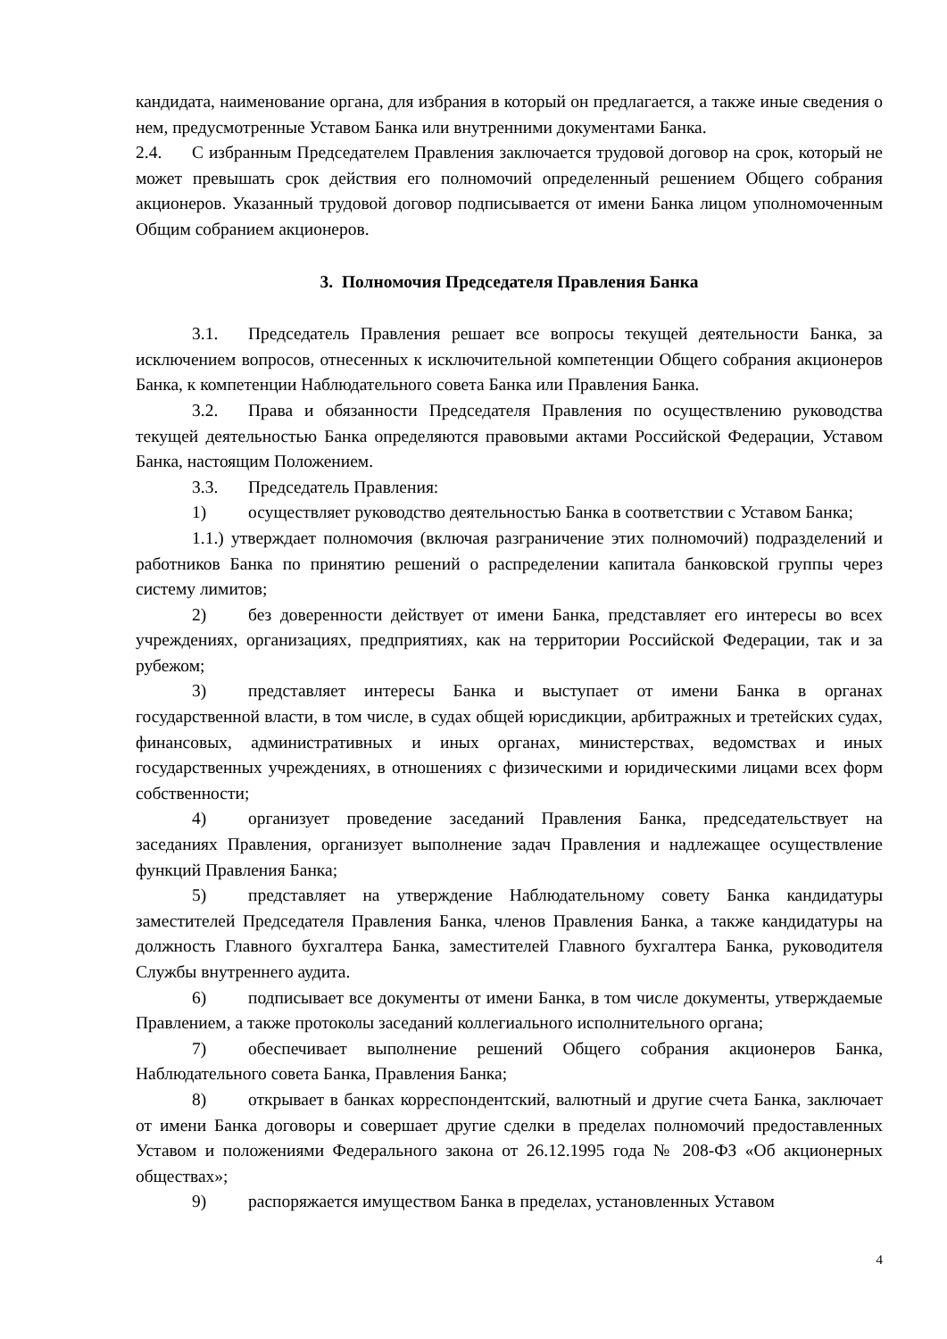кандидата, наименование органа, для избрания в который он предлагается, а также иные сведения о нем, предусмотренные Уставом Банка или внутренними документами Банка.
2.4. С избранным Председателем Правления заключается трудовой договор на срок, который не может превышать срок действия его полномочий определенный решением Общего собрания акционеров. Указанный трудовой договор подписывается от имени Банка лицом уполномоченным Общим собранием акционеров.
3. Полномочия Председателя Правления Банка
3.1. Председатель Правления решает все вопросы текущей деятельности Банка, за исключением вопросов, отнесенных к исключительной компетенции Общего собрания акционеров Банка, к компетенции Наблюдательного совета Банка или Правления Банка.
3.2. Права и обязанности Председателя Правления по осуществлению руководства текущей деятельностью Банка определяются правовыми актами Российской Федерации, Уставом Банка, настоящим Положением.
3.3. Председатель Правления:
1) осуществляет руководство деятельностью Банка в соответствии с Уставом Банка;
1.1.) утверждает полномочия (включая разграничение этих полномочий) подразделений и работников Банка по принятию решений о распределении капитала банковской группы через систему лимитов;
2) без доверенности действует от имени Банка, представляет его интересы во всех учреждениях, организациях, предприятиях, как на территории Российской Федерации, так и за рубежом;
3) представляет интересы Банка и выступает от имени Банка в органах государственной власти, в том числе, в судах общей юрисдикции, арбитражных и третейских судах, финансовых, административных и иных органах, министерствах, ведомствах и иных государственных учреждениях, в отношениях с физическими и юридическими лицами всех форм собственности;
4) организует проведение заседаний Правления Банка, председательствует на заседаниях Правления, организует выполнение задач Правления и надлежащее осуществление функций Правления Банка;
5) представляет на утверждение Наблюдательному совету Банка кандидатуры заместителей Председателя Правления Банка, членов Правления Банка, а также кандидатуры на должность Главного бухгалтера Банка, заместителей Главного бухгалтера Банка, руководителя Службы внутреннего аудита.
6) подписывает все документы от имени Банка, в том числе документы, утверждаемые Правлением, а также протоколы заседаний коллегиального исполнительного органа;
7) обеспечивает выполнение решений Общего собрания акционеров Банка, Наблюдательного совета Банка, Правления Банка;
8) открывает в банках корреспондентский, валютный и другие счета Банка, заключает от имени Банка договоры и совершает другие сделки в пределах полномочий предоставленных Уставом и положениями Федерального закона от 26.12.1995 года № 208-ФЗ «Об акционерных обществах»;
9) распоряжается имуществом Банка в пределах, установленных Уставом
4